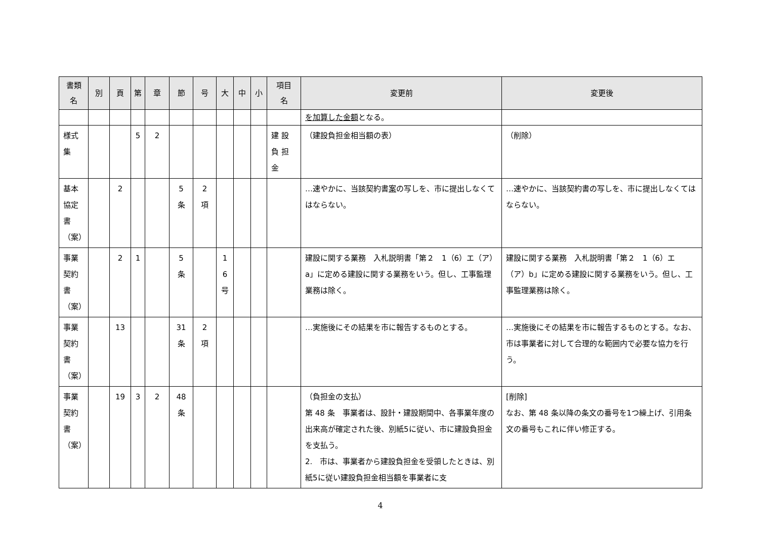| 書類 名 | 別 | 頁 | 第 | 章 | 節 | 号 | 大 | 中 | 小 | 項目 名 | 変更前 | 変更後 |
| --- | --- | --- | --- | --- | --- | --- | --- | --- | --- | --- | --- | --- |
| | | | | | | | | | | | を加算した金額 となる。 | |
| 様式 集 | | | 5 | 2 | | | | | | 建 設 負 担 金 | （建設負担金相当額の表） | （削除） |
| 基本 協定 書 （案） | | 2 | | | 5 条 | 2 項 | | | | | …速やかに、当該契約書 案 の写しを、市に提出しなくてはならない。 | …速やかに、当該契約書の写しを、市に提出しなくてはならない。 |
| 事業 契約 書 （案） | | 2 | 1 | | 5 条 | | 1 6 号 | | | | 建設に関する業務 入札説明書「第２ 1（6）エ（ア）a」に定める建設に関する業務をいう。但し、工事監理業務は除く。 | 建設に関する業務 入札説明書「第２ 1（6）エ（ア）b」に定める建設に関する業務をいう。但し、工事監理業務は除く。 |
| 事業 契約 書 （案） | | 13 | | | 31 条 | 2 項 | | | | | …実施後にその結果を市に報告するものとする。 | …実施後にその結果を市に報告するものとする。なお、市は事業者に対して合理的な範囲内で必要な協力を行う。 |
| 事業 契約 書 （案） | | 19 | 3 | 2 | 48 条 | | | | | | （負担金の支払） 第 48 条 事業者は、設計・建設期間中、各事業年度の出来高が確定された後、別紙5に従い、市に建設負担金を支払う。 2. 市は、事業者から建設負担金を受領したときは、別紙5に従い建設負担金相当額を事業者に支 | [削除] なお、第 48 条以降の条文の番号を1つ繰上げ、引用条文の番号もこれに伴い修正する。 |
4